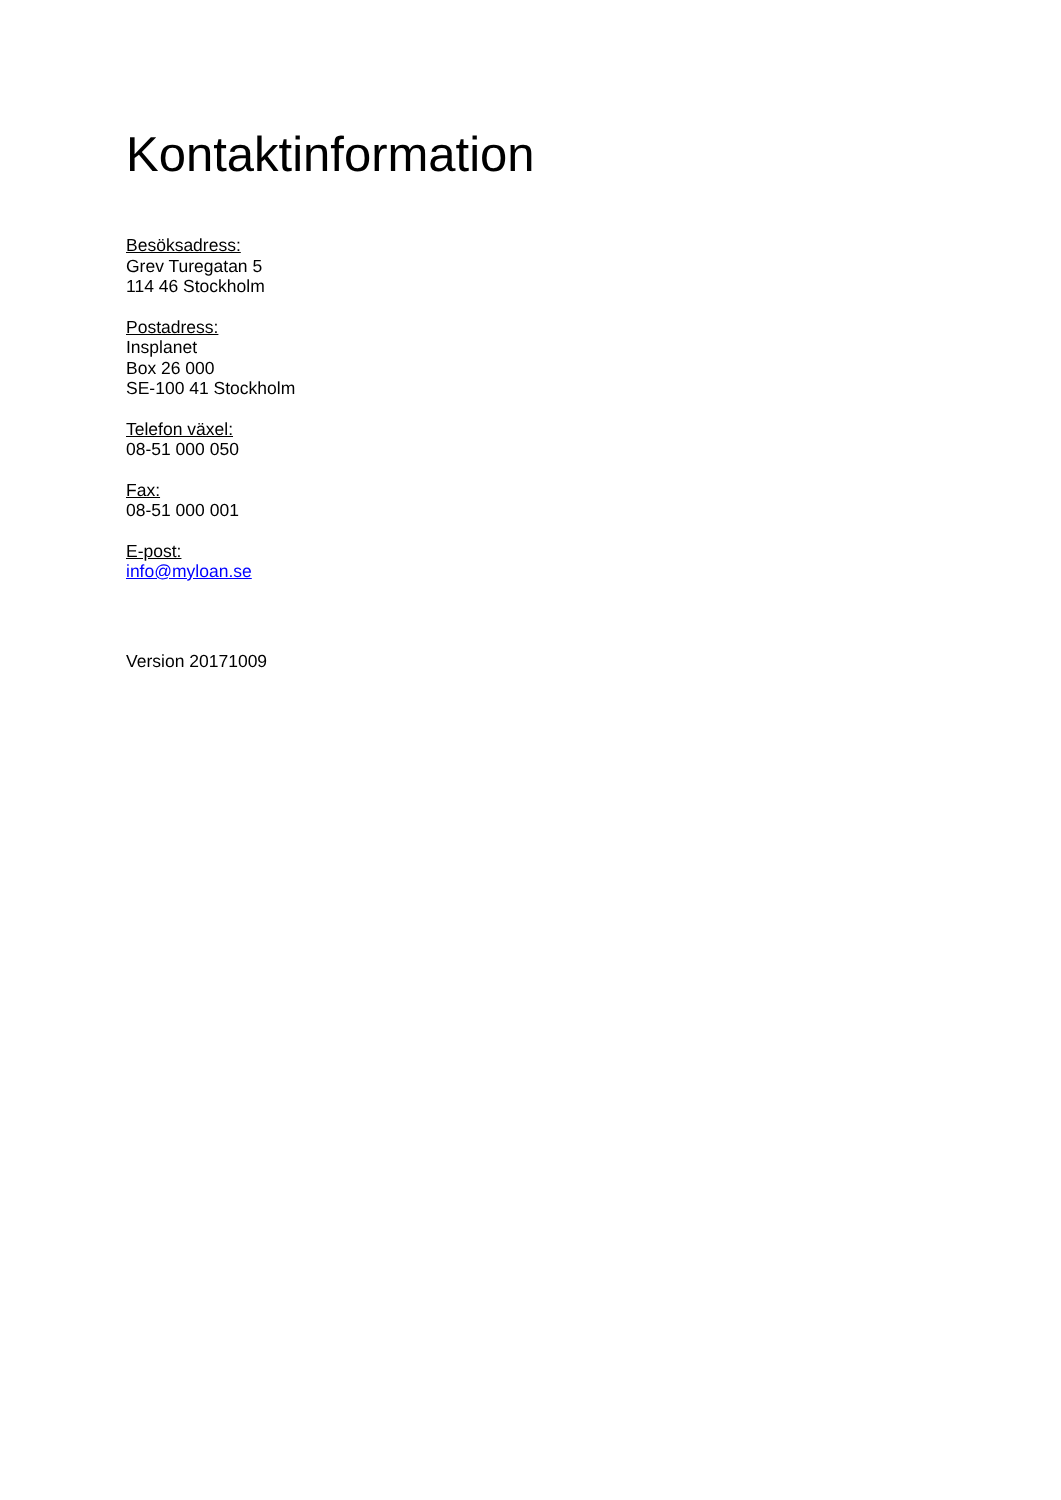Kontaktinformation
Besöksadress:
Grev Turegatan 5
114 46 Stockholm
Postadress:
Insplanet
Box 26 000
SE-100 41 Stockholm
Telefon växel:
08-51 000 050
Fax:
08-51 000 001
E-post:
info@myloan.se
Version 20171009